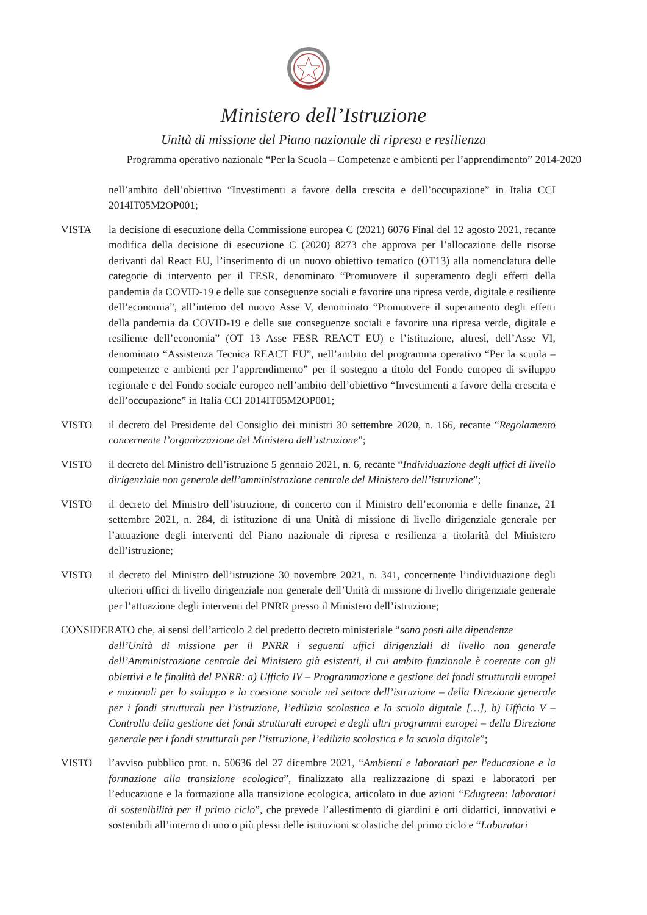Ministero dell’Istruzione
Unità di missione del Piano nazionale di ripresa e resilienza
Programma operativo nazionale “Per la Scuola – Competenze e ambienti per l’apprendimento” 2014-2020
nell’ambito dell’obiettivo “Investimenti a favore della crescita e dell’occupazione” in Italia CCI 2014IT05M2OP001;
VISTA la decisione di esecuzione della Commissione europea C (2021) 6076 Final del 12 agosto 2021, recante modifica della decisione di esecuzione C (2020) 8273 che approva per l’allocazione delle risorse derivanti dal React EU, l’inserimento di un nuovo obiettivo tematico (OT13) alla nomenclatura delle categorie di intervento per il FESR, denominato “Promuovere il superamento degli effetti della pandemia da COVID-19 e delle sue conseguenze sociali e favorire una ripresa verde, digitale e resiliente dell’economia”, all’interno del nuovo Asse V, denominato “Promuovere il superamento degli effetti della pandemia da COVID-19 e delle sue conseguenze sociali e favorire una ripresa verde, digitale e resiliente dell’economia” (OT 13 Asse FESR REACT EU) e l’istituzione, altresì, dell’Asse VI, denominato “Assistenza Tecnica REACT EU”, nell’ambito del programma operativo “Per la scuola – competenze e ambienti per l’apprendimento” per il sostegno a titolo del Fondo europeo di sviluppo regionale e del Fondo sociale europeo nell’ambito dell’obiettivo “Investimenti a favore della crescita e dell’occupazione” in Italia CCI 2014IT05M2OP001;
VISTO il decreto del Presidente del Consiglio dei ministri 30 settembre 2020, n. 166, recante “Regolamento concernente l’organizzazione del Ministero dell’istruzione”;
VISTO il decreto del Ministro dell’istruzione 5 gennaio 2021, n. 6, recante “Individuazione degli uffici di livello dirigenziale non generale dell’amministrazione centrale del Ministero dell’istruzione”;
VISTO il decreto del Ministro dell’istruzione, di concerto con il Ministro dell’economia e delle finanze, 21 settembre 2021, n. 284, di istituzione di una Unità di missione di livello dirigenziale generale per l’attuazione degli interventi del Piano nazionale di ripresa e resilienza a titolarità del Ministero dell’istruzione;
VISTO il decreto del Ministro dell’istruzione 30 novembre 2021, n. 341, concernente l’individuazione degli ulteriori uffici di livello dirigenziale non generale dell’Unità di missione di livello dirigenziale generale per l’attuazione degli interventi del PNRR presso il Ministero dell’istruzione;
CONSIDERATO che, ai sensi dell’articolo 2 del predetto decreto ministeriale “sono posti alle dipendenze
dell’Unità di missione per il PNRR i seguenti uffici dirigenziali di livello non generale dell’Amministrazione centrale del Ministero già esistenti, il cui ambito funzionale è coerente con gli obiettivi e le finalità del PNRR: a) Ufficio IV – Programmazione e gestione dei fondi strutturali europei e nazionali per lo sviluppo e la coesione sociale nel settore dell’istruzione – della Direzione generale per i fondi strutturali per l’istruzione, l’edilizia scolastica e la scuola digitale […], b) Ufficio V – Controllo della gestione dei fondi strutturali europei e degli altri programmi europei – della Direzione generale per i fondi strutturali per l’istruzione, l’edilizia scolastica e la scuola digitale”;
VISTO l’avviso pubblico prot. n. 50636 del 27 dicembre 2021, “Ambienti e laboratori per l'educazione e la formazione alla transizione ecologica”, finalizzato alla realizzazione di spazi e laboratori per l’educazione e la formazione alla transizione ecologica, articolato in due azioni “Edugreen: laboratori di sostenibilità per il primo ciclo”, che prevede l’allestimento di giardini e orti didattici, innovativi e sostenibili all’interno di uno o più plessi delle istituzioni scolastiche del primo ciclo e “Laboratori